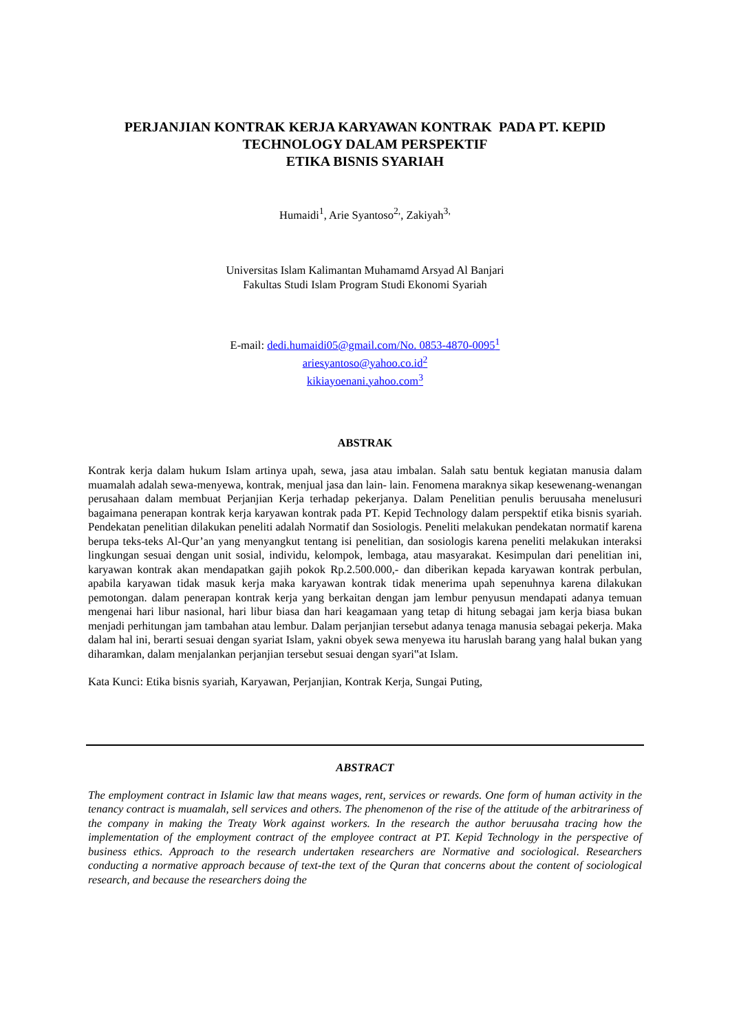PERJANJIAN KONTRAK KERJA KARYAWAN KONTRAK PADA PT. KEPID
TECHNOLOGY DALAM PERSPEKTIF
ETIKA BISNIS SYARIAH
Humaidi<sup>1</sup>, Arie Syantoso<sup>2,</sup>, Zakiyah<sup>3,</sup>
Universitas Islam Kalimantan Muhamamd Arsyad Al Banjari
Fakultas Studi Islam Program Studi Ekonomi Syariah
E-mail: dedi.humaidi05@gmail.com/No. 0853-4870-0095<sup>1</sup>
ariesyantoso@yahoo.co.id<sup>2</sup>
kikiayoenani.yahoo.com<sup>3</sup>
ABSTRAK
Kontrak kerja dalam hukum Islam artinya upah, sewa, jasa atau imbalan. Salah satu bentuk kegiatan manusia dalam muamalah adalah sewa-menyewa, kontrak, menjual jasa dan lain- lain. Fenomena maraknya sikap kesewenang-wenangan perusahaan dalam membuat Perjanjian Kerja terhadap pekerjanya. Dalam Penelitian penulis beruusaha menelusuri bagaimana penerapan kontrak kerja karyawan kontrak pada PT. Kepid Technology dalam perspektif etika bisnis syariah. Pendekatan penelitian dilakukan peneliti adalah Normatif dan Sosiologis. Peneliti melakukan pendekatan normatif karena berupa teks-teks Al-Qur’an yang menyangkut tentang isi penelitian, dan sosiologis karena peneliti melakukan interaksi lingkungan sesuai dengan unit sosial, individu, kelompok, lembaga, atau masyarakat. Kesimpulan dari penelitian ini, karyawan kontrak akan mendapatkan gajih pokok Rp.2.500.000,- dan diberikan kepada karyawan kontrak perbulan, apabila karyawan tidak masuk kerja maka karyawan kontrak tidak menerima upah sepenuhnya karena dilakukan pemotongan. dalam penerapan kontrak kerja yang berkaitan dengan jam lembur penyusun mendapati adanya temuan mengenai hari libur nasional, hari libur biasa dan hari keagamaan yang tetap di hitung sebagai jam kerja biasa bukan menjadi perhitungan jam tambahan atau lembur. Dalam perjanjian tersebut adanya tenaga manusia sebagai pekerja. Maka dalam hal ini, berarti sesuai dengan syariat Islam, yakni obyek sewa menyewa itu haruslah barang yang halal bukan yang diharamkan, dalam menjalankan perjanjian tersebut sesuai dengan syari‟at Islam.
Kata Kunci: Etika bisnis syariah, Karyawan, Perjanjian, Kontrak Kerja, Sungai Puting,
ABSTRACT
The employment contract in Islamic law that means wages, rent, services or rewards. One form of human activity in the tenancy contract is muamalah, sell services and others. The phenomenon of the rise of the attitude of the arbitrariness of the company in making the Treaty Work against workers. In the research the author beruusaha tracing how the implementation of the employment contract of the employee contract at PT. Kepid Technology in the perspective of business ethics. Approach to the research undertaken researchers are Normative and sociological. Researchers conducting a normative approach because of text-the text of the Quran that concerns about the content of sociological research, and because the researchers doing the